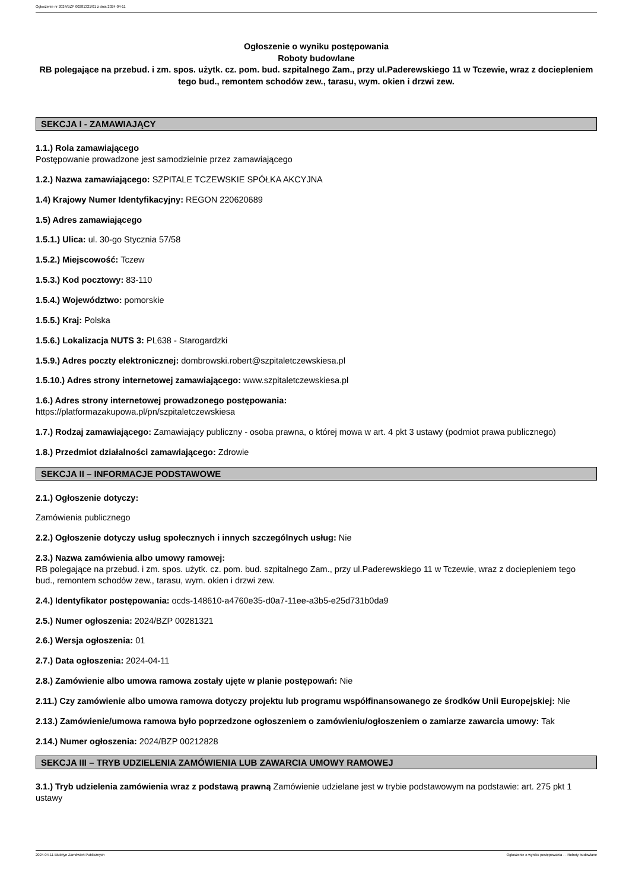Ogłoszenie nr 2024/BZP 00281321/01 z dnia 2024-04-11
Ogłoszenie o wyniku postępowania
Roboty budowlane
RB polegające na przebud. i zm. spos. użytk. cz. pom. bud. szpitalnego Zam., przy ul.Paderewskiego 11 w Tczewie, wraz z docieplenie­m tego bud., remontem schodów zew., tarasu, wym. okien i drzwi zew.
SEKCJA I - ZAMAWIAJĄCY
1.1.) Rola zamawiającego
Postępowanie prowadzone jest samodzielnie przez zamawiającego
1.2.) Nazwa zamawiającego: SZPITALE TCZEWSKIE SPÓŁKA AKCYJNA
1.4) Krajowy Numer Identyfikacyjny: REGON 220620689
1.5) Adres zamawiającego
1.5.1.) Ulica: ul. 30-go Stycznia 57/58
1.5.2.) Miejscowość: Tczew
1.5.3.) Kod pocztowy: 83-110
1.5.4.) Województwo: pomorskie
1.5.5.) Kraj: Polska
1.5.6.) Lokalizacja NUTS 3: PL638 - Starogardzki
1.5.9.) Adres poczty elektronicznej: dombrowski.robert@szpitaletczewskiesa.pl
1.5.10.) Adres strony internetowej zamawiającego: www.szpitaletczewskiesa.pl
1.6.) Adres strony internetowej prowadzonego postępowania:
https://platformazakupowa.pl/pn/szpitaletczewskiesa
1.7.) Rodzaj zamawiającego: Zamawiający publiczny - osoba prawna, o której mowa w art. 4 pkt 3 ustawy (podmiot prawa publicznego)
1.8.) Przedmiot działalności zamawiającego: Zdrowie
SEKCJA II – INFORMACJE PODSTAWOWE
2.1.) Ogłoszenie dotyczy:
Zamówienia publicznego
2.2.) Ogłoszenie dotyczy usług społecznych i innych szczególnych usług: Nie
2.3.) Nazwa zamówienia albo umowy ramowej:
RB polegające na przebud. i zm. spos. użytk. cz. pom. bud. szpitalnego Zam., przy ul.Paderewskiego 11 w Tczewie, wraz z dociepleniem tego bud., remontem schodów zew., tarasu, wym. okien i drzwi zew.
2.4.) Identyfikator postępowania: ocds-148610-a4760e35-d0a7-11ee-a3b5-e25d731b0da9
2.5.) Numer ogłoszenia: 2024/BZP 00281321
2.6.) Wersja ogłoszenia: 01
2.7.) Data ogłoszenia: 2024-04-11
2.8.) Zamówienie albo umowa ramowa zostały ujęte w planie postępowań: Nie
2.11.) Czy zamówienie albo umowa ramowa dotyczy projektu lub programu współfinansowanego ze środków Unii Europejskiej: Nie
2.13.) Zamówienie/umowa ramowa było poprzedzone ogłoszeniem o zamówieniu/ogłoszeniem o zamiarze zawarcia umowy: Tak
2.14.) Numer ogłoszenia: 2024/BZP 00212828
SEKCJA III – TRYB UDZIELENIA ZAMÓWIENIA LUB ZAWARCIA UMOWY RAMOWEJ
3.1.) Tryb udzielenia zamówienia wraz z podstawą prawną Zamówienie udzielane jest w trybie podstawowym na podstawie: art. 275 pkt 1 ustawy
2024-04-11 Biuletyn Zamówień Publicznych Ogłoszenie o wyniku postępowania - - Roboty budowlane